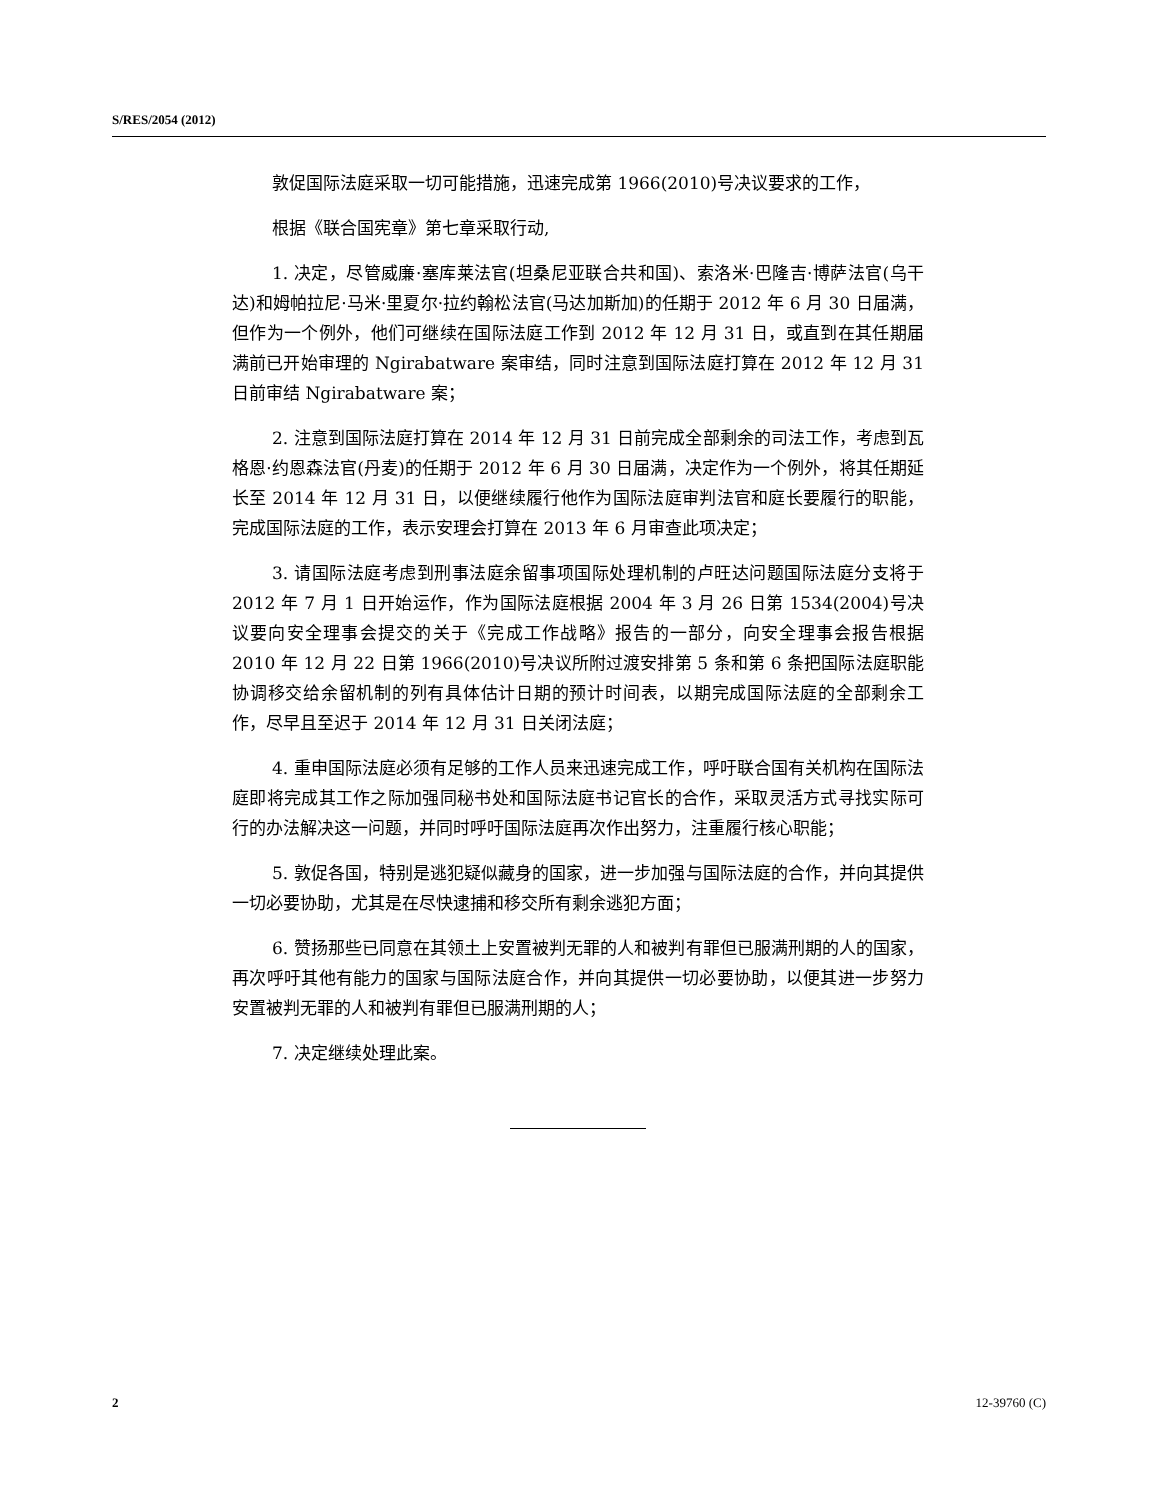S/RES/2054 (2012)
敦促国际法庭采取一切可能措施，迅速完成第 1966(2010)号决议要求的工作，
根据《联合国宪章》第七章采取行动,
1. 决定，尽管威廉·塞库莱法官(坦桑尼亚联合共和国)、索洛米·巴隆吉·博萨法官(乌干达)和姆帕拉尼·马米·里夏尔·拉约翰松法官(马达加斯加)的任期于 2012 年 6 月 30 日届满，但作为一个例外，他们可继续在国际法庭工作到 2012 年 12 月 31 日，或直到在其任期届满前已开始审理的 Ngirabatware 案审结，同时注意到国际法庭打算在 2012 年 12 月 31 日前审结 Ngirabatware 案；
2. 注意到国际法庭打算在 2014 年 12 月 31 日前完成全部剩余的司法工作，考虑到瓦格恩·约恩森法官(丹麦)的任期于 2012 年 6 月 30 日届满，决定作为一个例外，将其任期延长至 2014 年 12 月 31 日，以便继续履行他作为国际法庭审判法官和庭长要履行的职能，完成国际法庭的工作，表示安理会打算在 2013 年 6 月审查此项决定；
3. 请国际法庭考虑到刑事法庭余留事项国际处理机制的卢旺达问题国际法庭分支将于 2012 年 7 月 1 日开始运作，作为国际法庭根据 2004 年 3 月 26 日第 1534(2004)号决议要向安全理事会提交的关于《完成工作战略》报告的一部分，向安全理事会报告根据 2010 年 12 月 22 日第 1966(2010)号决议所附过渡安排第 5 条和第 6 条把国际法庭职能协调移交给余留机制的列有具体估计日期的预计时间表，以期完成国际法庭的全部剩余工作，尽早且至迟于 2014 年 12 月 31 日关闭法庭；
4. 重申国际法庭必须有足够的工作人员来迅速完成工作，呼吁联合国有关机构在国际法庭即将完成其工作之际加强同秘书处和国际法庭书记官长的合作，采取灵活方式寻找实际可行的办法解决这一问题，并同时呼吁国际法庭再次作出努力，注重履行核心职能；
5. 敦促各国，特别是逃犯疑似藏身的国家，进一步加强与国际法庭的合作，并向其提供一切必要协助，尤其是在尽快逮捕和移交所有剩余逃犯方面；
6. 赞扬那些已同意在其领土上安置被判无罪的人和被判有罪但已服满刑期的人的国家，再次呼吁其他有能力的国家与国际法庭合作，并向其提供一切必要协助，以便其进一步努力安置被判无罪的人和被判有罪但已服满刑期的人；
7. 决定继续处理此案。
2 12-39760 (C)